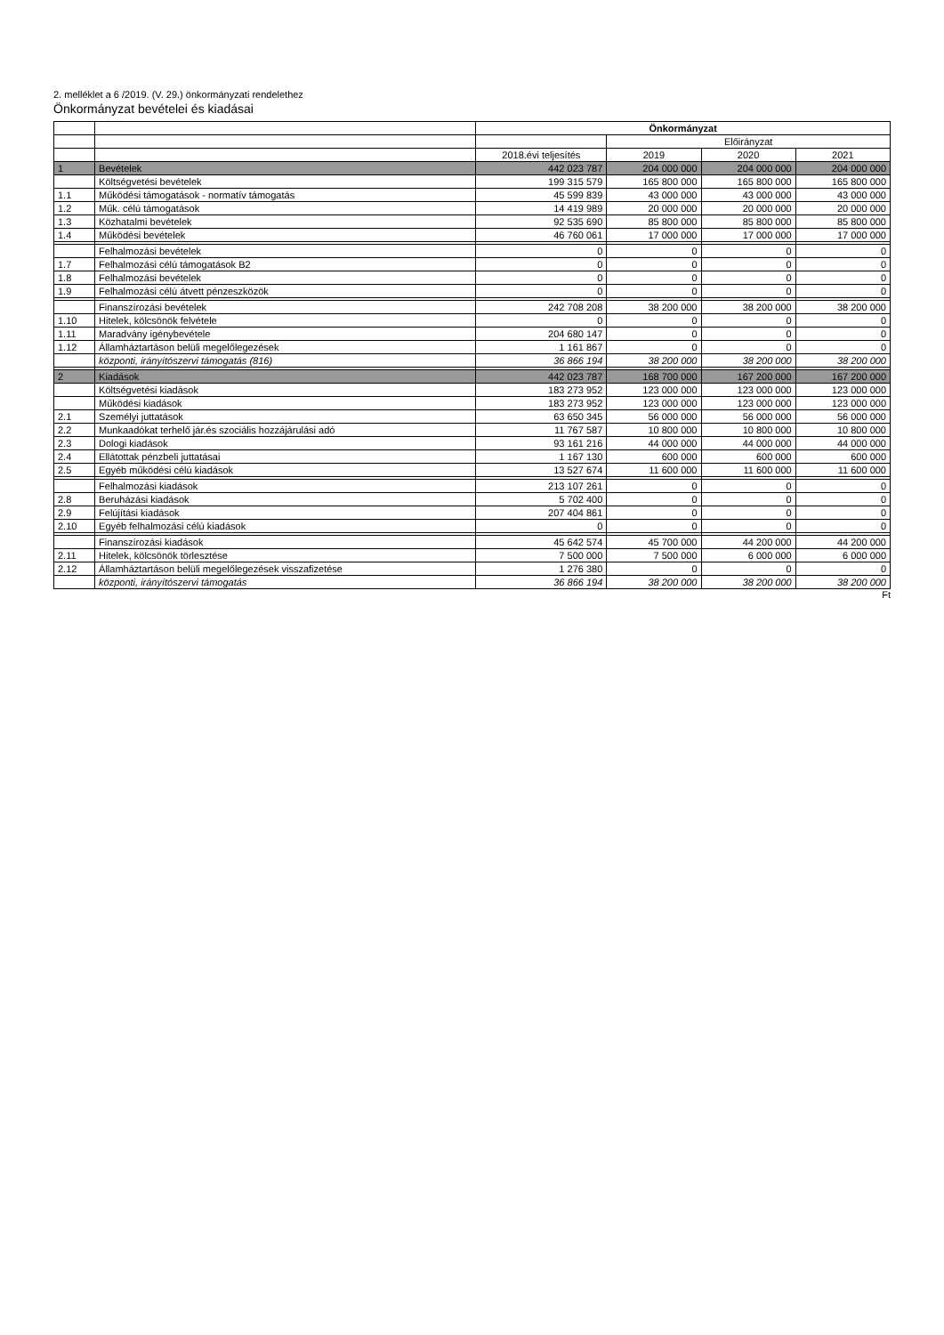2. melléklet a 6 /2019. (V. 29.) önkormányzati rendelethez
Önkormányzat bevételei és kiadásai
| | | Önkormányzat | | | |
| --- | --- | --- | --- | --- | --- |
| | | | Előirányzat | | |
| | | 2018.évi teljesítés | 2019 | 2020 | 2021 |
| 1 | Bevételek | 442 023 787 | 204 000 000 | 204 000 000 | 204 000 000 |
| | Költségvetési bevételek | 199 315 579 | 165 800 000 | 165 800 000 | 165 800 000 |
| 1.1 | Működési támogatások - normatív támogatás | 45 599 839 | 43 000 000 | 43 000 000 | 43 000 000 |
| 1.2 | Műk. célú támogatások | 14 419 989 | 20 000 000 | 20 000 000 | 20 000 000 |
| 1.3 | Közhatalmi bevételek | 92 535 690 | 85 800 000 | 85 800 000 | 85 800 000 |
| 1.4 | Működési bevételek | 46 760 061 | 17 000 000 | 17 000 000 | 17 000 000 |
| | Felhalmozási bevételek | 0 | 0 | 0 | 0 |
| 1.7 | Felhalmozási célú támogatások B2 | 0 | 0 | 0 | 0 |
| 1.8 | Felhalmozási bevételek | 0 | 0 | 0 | 0 |
| 1.9 | Felhalmozási célú átvett pénzeszközök | 0 | 0 | 0 | 0 |
| | Finanszírozási bevételek | 242 708 208 | 38 200 000 | 38 200 000 | 38 200 000 |
| 1.10 | Hitelek, kölcsönök felvétele | 0 | 0 | 0 | 0 |
| 1.11 | Maradvány igénybevétele | 204 680 147 | 0 | 0 | 0 |
| 1.12 | Államháztartáson belüli megelőlegezések | 1 161 867 | 0 | 0 | 0 |
| | központi, irányítószervi támogatás (816) | 36 866 194 | 38 200 000 | 38 200 000 | 38 200 000 |
| 2 | Kiadások | 442 023 787 | 168 700 000 | 167 200 000 | 167 200 000 |
| | Költségvetési kiadások | 183 273 952 | 123 000 000 | 123 000 000 | 123 000 000 |
| | Működési kiadások | 183 273 952 | 123 000 000 | 123 000 000 | 123 000 000 |
| 2.1 | Személyi juttatások | 63 650 345 | 56 000 000 | 56 000 000 | 56 000 000 |
| 2.2 | Munkaadókat terhelő jár.és szociális hozzájárulási adó | 11 767 587 | 10 800 000 | 10 800 000 | 10 800 000 |
| 2.3 | Dologi kiadások | 93 161 216 | 44 000 000 | 44 000 000 | 44 000 000 |
| 2.4 | Ellátottak pénzbeli juttatásai | 1 167 130 | 600 000 | 600 000 | 600 000 |
| 2.5 | Egyéb működési célú kiadások | 13 527 674 | 11 600 000 | 11 600 000 | 11 600 000 |
| | Felhalmozási kiadások | 213 107 261 | 0 | 0 | 0 |
| 2.8 | Beruházási kiadások | 5 702 400 | 0 | 0 | 0 |
| 2.9 | Felújítási kiadások | 207 404 861 | 0 | 0 | 0 |
| 2.10 | Egyéb felhalmozási célú kiadások | 0 | 0 | 0 | 0 |
| | Finanszírozási kiadások | 45 642 574 | 45 700 000 | 44 200 000 | 44 200 000 |
| 2.11 | Hitelek, kölcsönök törlesztése | 7 500 000 | 7 500 000 | 6 000 000 | 6 000 000 |
| 2.12 | Államháztartáson belüli megelőlegezések visszafizetése | 1 276 380 | 0 | 0 | 0 |
| | központi, irányítószervi támogatás | 36 866 194 | 38 200 000 | 38 200 000 | 38 200 000 |
Ft